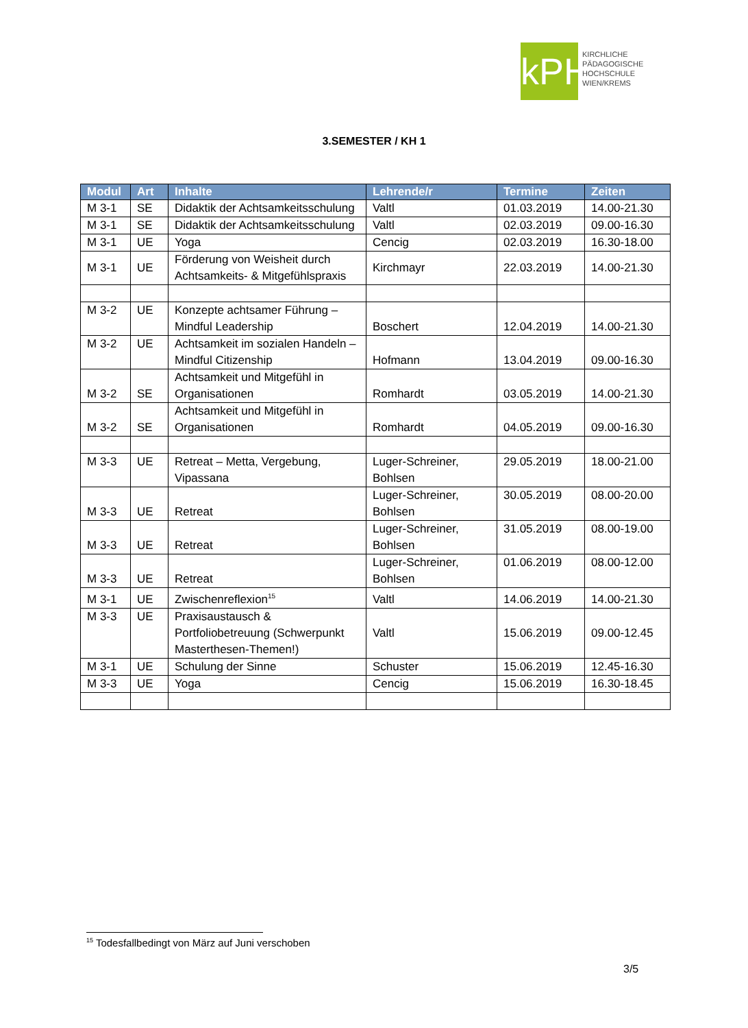kPH
KIRCHLICHE
PÄDAGOGISCHE
HOCHSCHULE
WIEN/KREMS
3.SEMESTER / KH 1
| Modul | Art | Inhalte | Lehrende/r | Termine | Zeiten |
| --- | --- | --- | --- | --- | --- |
| M 3-1 | SE | Didaktik der Achtsamkeitsschulung | Valtl | 01.03.2019 | 14.00-21.30 |
| M 3-1 | SE | Didaktik der Achtsamkeitsschulung | Valtl | 02.03.2019 | 09.00-16.30 |
| M 3-1 | UE | Yoga | Cencig | 02.03.2019 | 16.30-18.00 |
| M 3-1 | UE | Förderung von Weisheit durch Achtsamkeits- & Mitgefühlspraxis | Kirchmayr | 22.03.2019 | 14.00-21.30 |
| M 3-2 | UE | Konzepte achtsamer Führung – Mindful Leadership | Boschert | 12.04.2019 | 14.00-21.30 |
| M 3-2 | UE | Achtsamkeit im sozialen Handeln – Mindful Citizenship | Hofmann | 13.04.2019 | 09.00-16.30 |
| M 3-2 | SE | Achtsamkeit und Mitgefühl in Organisationen | Romhardt | 03.05.2019 | 14.00-21.30 |
| M 3-2 | SE | Achtsamkeit und Mitgefühl in Organisationen | Romhardt | 04.05.2019 | 09.00-16.30 |
| M 3-3 | UE | Retreat – Metta, Vergebung, Vipassana | Luger-Schreiner, Bohlsen | 29.05.2019 | 18.00-21.00 |
| M 3-3 | UE | Retreat | Luger-Schreiner, Bohlsen | 30.05.2019 | 08.00-20.00 |
| M 3-3 | UE | Retreat | Luger-Schreiner, Bohlsen | 31.05.2019 | 08.00-19.00 |
| M 3-3 | UE | Retreat | Luger-Schreiner, Bohlsen | 01.06.2019 | 08.00-12.00 |
| M 3-1 | UE | Zwischenreflexion<sup>15</sup> | Valtl | 14.06.2019 | 14.00-21.30 |
| M 3-3 | UE | Praxisaustausch & Portfoliobetreuung (Schwerpunkt Masterthesen-Themen!) | Valtl | 15.06.2019 | 09.00-12.45 |
| M 3-1 | UE | Schulung der Sinne | Schuster | 15.06.2019 | 12.45-16.30 |
| M 3-3 | UE | Yoga | Cencig | 15.06.2019 | 16.30-18.45 |
<sup>15</sup> Todesfallbedingt von März auf Juni verschoben
3/5